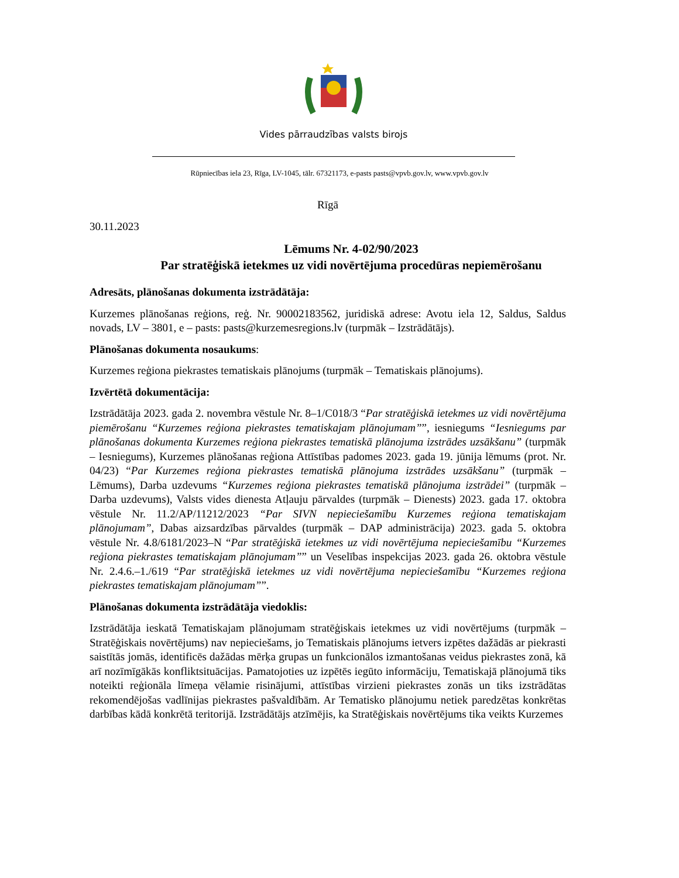Vides pārraudzības valsts birojs
Rūpniecības iela 23, Rīga, LV-1045, tālr. 67321173, e-pasts pasts@vpvb.gov.lv, www.vpvb.gov.lv
Rīgā
30.11.2023
Lēmums Nr. 4-02/90/2023
Par stratēģiskā ietekmes uz vidi novērtējuma procedūras nepiemērošanu
Adresāts, plānošanas dokumenta izstrādātāja:
Kurzemes plānošanas reģions, reģ. Nr. 90002183562, juridiskā adrese: Avotu iela 12, Saldus, Saldus novads, LV – 3801, e – pasts: pasts@kurzemesregions.lv (turpmāk – Izstrādātājs).
Plānošanas dokumenta nosaukums:
Kurzemes reģiona piekrastes tematiskais plānojums (turpmāk – Tematiskais plānojums).
Izvērtētā dokumentācija:
Izstrādātāja 2023. gada 2. novembra vēstule Nr. 8–1/C018/3 “Par stratēģiskā ietekmes uz vidi novērtējuma piemērošanu “Kurzemes reģiona piekrastes tematiskajam plānojumam””, iesniegums “Iesniegums par plānošanas dokumenta Kurzemes reģiona piekrastes tematiskā plānojuma izstrādes uzsākšanu” (turpmāk – Iesniegums), Kurzemes plānošanas reģiona Attīstības padomes 2023. gada 19. jūnija lēmums (prot. Nr. 04/23) “Par Kurzemes reģiona piekrastes tematiskā plānojuma izstrādes uzsākšanu” (turpmāk – Lēmums), Darba uzdevums “Kurzemes reģiona piekrastes tematiskā plānojuma izstrādei” (turpmāk – Darba uzdevums), Valsts vides dienesta Atļauju pārvaldes (turpmāk – Dienests) 2023. gada 17. oktobra vēstule Nr. 11.2/AP/11212/2023 “Par SIVN nepieciešamību Kurzemes reģiona tematiskajam plānojumam”, Dabas aizsardzības pārvaldes (turpmāk – DAP administrācija) 2023. gada 5. oktobra vēstule Nr. 4.8/6181/2023–N “Par stratēģiskā ietekmes uz vidi novērtējuma nepieciešamību “Kurzemes reģiona piekrastes tematiskajam plānojumam”” un Veselības inspekcijas 2023. gada 26. oktobra vēstule Nr. 2.4.6.–1./619 “Par stratēģiskā ietekmes uz vidi novērtējuma nepieciešamību “Kurzemes reģiona piekrastes tematiskajam plānojumam””.
Plānošanas dokumenta izstrādātāja viedoklis:
Izstrādātāja ieskatā Tematiskajam plānojumam stratēģiskais ietekmes uz vidi novērtējums (turpmāk – Stratēģiskais novērtējums) nav nepieciešams, jo Tematiskais plānojums ietvers izpētes dažādās ar piekrasti saistītās jomās, identificēs dažādas mērķa grupas un funkcionālos izmantošanas veidus piekrastes zonā, kā arī nozīmīgākās konfliktsituācijas. Pamatojoties uz izpētēs iegūto informāciju, Tematiskajā plānojumā tiks noteikti reģionāla līmeņa vēlamie risinājumi, attīstības virzieni piekrastes zonās un tiks izstrādātas rekomendējošas vadlīnijas piekrastes pašvaldībām. Ar Tematisko plānojumu netiek paredzētas konkrētas darbības kādā konkrētā teritorijā. Izstrādātājs atzīmējis, ka Stratēģiskais novērtējums tika veikts Kurzemes